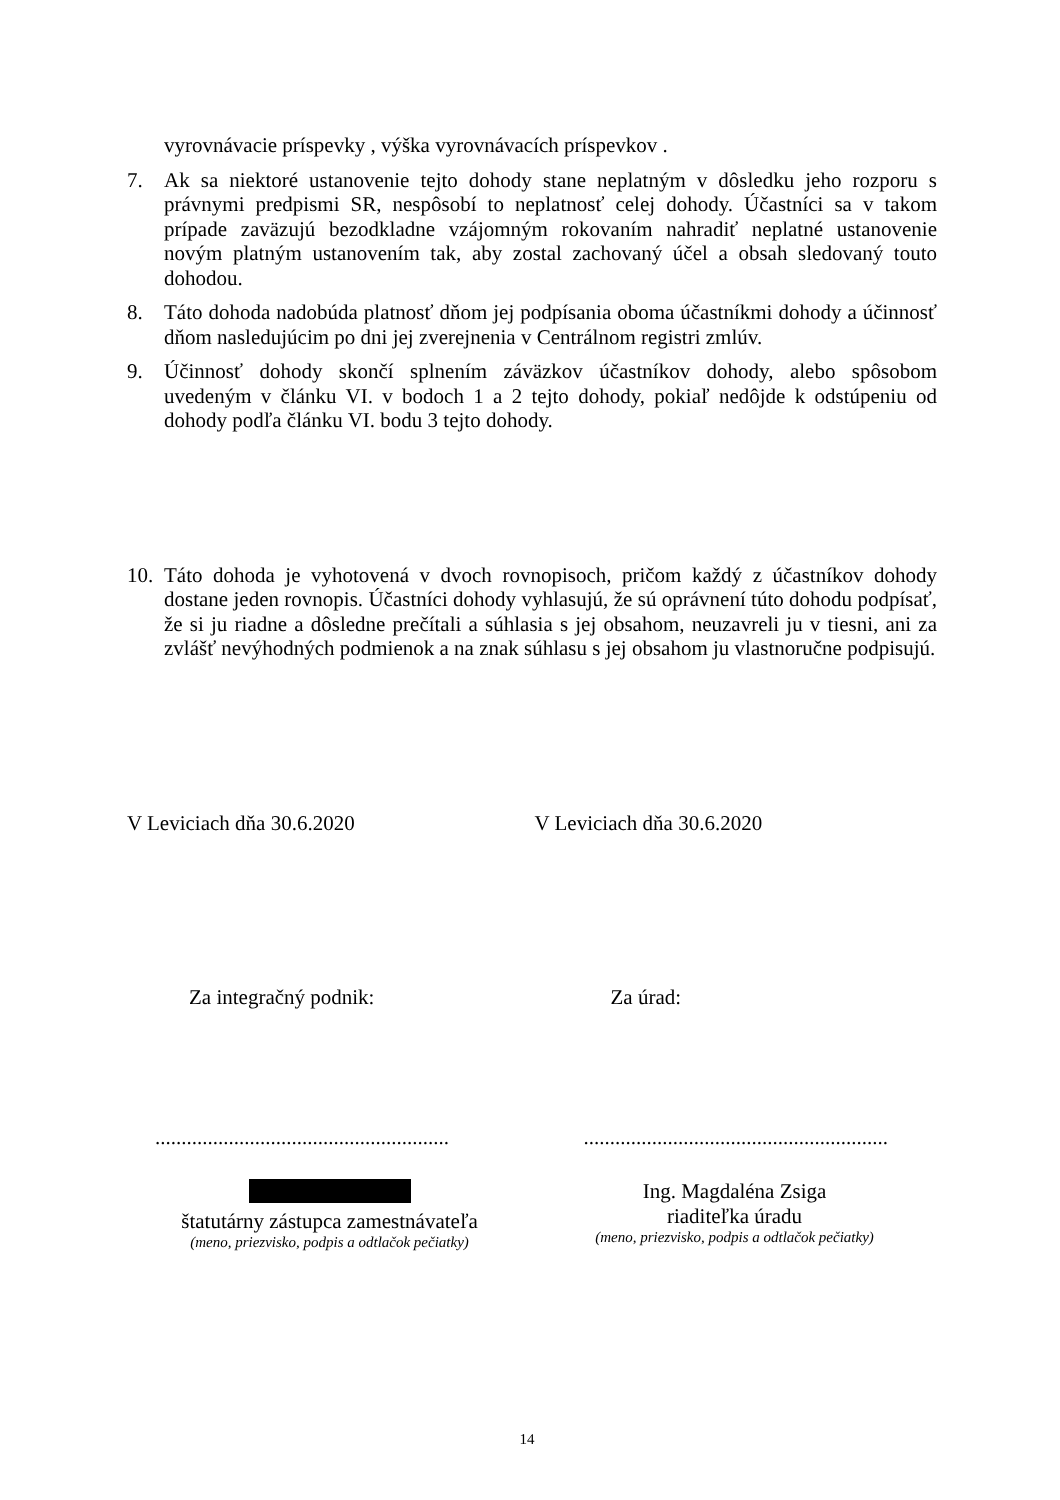vyrovnávacie príspevky , výška vyrovnávacích príspevkov .
7. Ak sa niektoré ustanovenie tejto dohody stane neplatným v dôsledku jeho rozporu s právnymi predpismi SR, nespôsobí to neplatnosť celej dohody. Účastníci sa v takom prípade zaväzujú bezodkladne vzájomným rokovaním nahradiť neplatné ustanovenie novým platným ustanovením tak, aby zostal zachovaný účel a obsah sledovaný touto dohodou.
8. Táto dohoda nadobúda platnosť dňom jej podpísania oboma účastníkmi dohody a účinnosť dňom nasledujúcim po dni jej zverejnenia v Centrálnom registri zmlúv.
9. Účinnosť dohody skončí splnením záväzkov účastníkov dohody, alebo spôsobom uvedeným v článku VI. v bodoch 1 a 2 tejto dohody, pokiaľ nedôjde k odstúpeniu od dohody podľa článku VI. bodu 3 tejto dohody.
10.
Táto dohoda je vyhotovená v dvoch rovnopisoch, pričom každý z účastníkov dohody dostane jeden rovnopis. Účastníci dohody vyhlasujú, že sú oprávnení túto dohodu podpísať, že si ju riadne a dôsledne prečítali a súhlasia s jej obsahom, neuzavreli ju v tiesni, ani za zvlášť nevýhodných podmienok a na znak súhlasu s jej obsahom ju vlastnoručne podpisujú.
V Leviciach dňa 30.6.2020 V Leviciach dňa 30.6.2020
Za integračný podnik: Za úrad:
........................................................
..........................................................
štatutárny zástupca zamestnávateľa
(meno, priezvisko, podpis a odtlačok pečiatky)
Ing. Magdaléna Zsiga
riaditeľka úradu
(meno, priezvisko, podpis a odtlačok pečiatky)
14